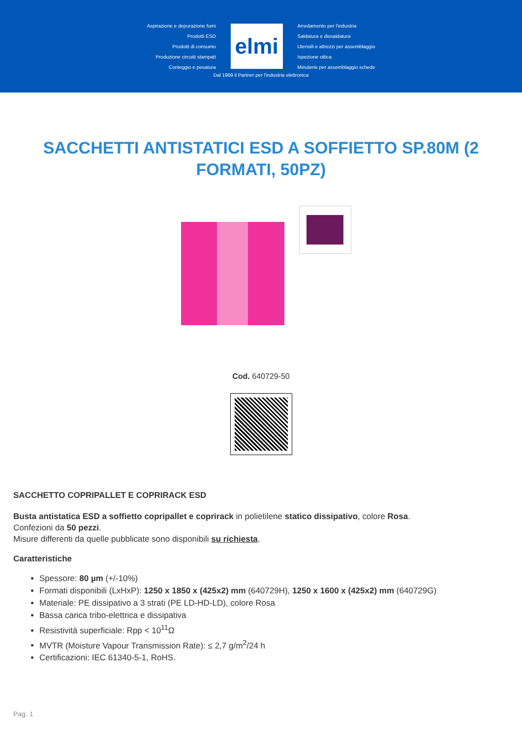Aspirazione e depurazione fumi
Prodotti ESD
Prodotti di consumo
Produzione circuiti stampati
Conteggio e pesatura
elmi
Arredamento per l'industria
Saldatura e dissaldatura
Utensili e attrezzi per assemblaggio
Ispezione ottica
Minuterie per assemblaggio schede
Dal 1969 il Partner per l'industria elettronica
SACCHETTI ANTISTATICI ESD A SOFFIETTO SP.80M (2 FORMATI, 50PZ)
Cod. 640729-50
SACCHETTO COPRIPALLET E COPRIRACK ESD
Busta antistatica ESD a soffietto copripallet e coprirack in polietilene statico dissipativo, colore Rosa.
Confezioni da 50 pezzi.
Misure differenti da quelle pubblicate sono disponibili su richiesta.
Caratteristiche
Spessore: 80 µm (+/-10%)
Formati disponibili (LxHxP): 1250 x 1850 x (425x2) mm (640729H), 1250 x 1600 x (425x2) mm (640729G)
Materiale: PE dissipativo a 3 strati (PE LD-HD-LD), colore Rosa
Bassa carica tribo-elettrica e dissipativa
Resistività superficiale: Rpp < 10<sup>11</sup>Ω
MVTR (Moisture Vapour Transmission Rate): ≤ 2,7 g/m<sup>2</sup>/24 h
Certificazioni: IEC 61340-5-1, RoHS.
Pag. 1